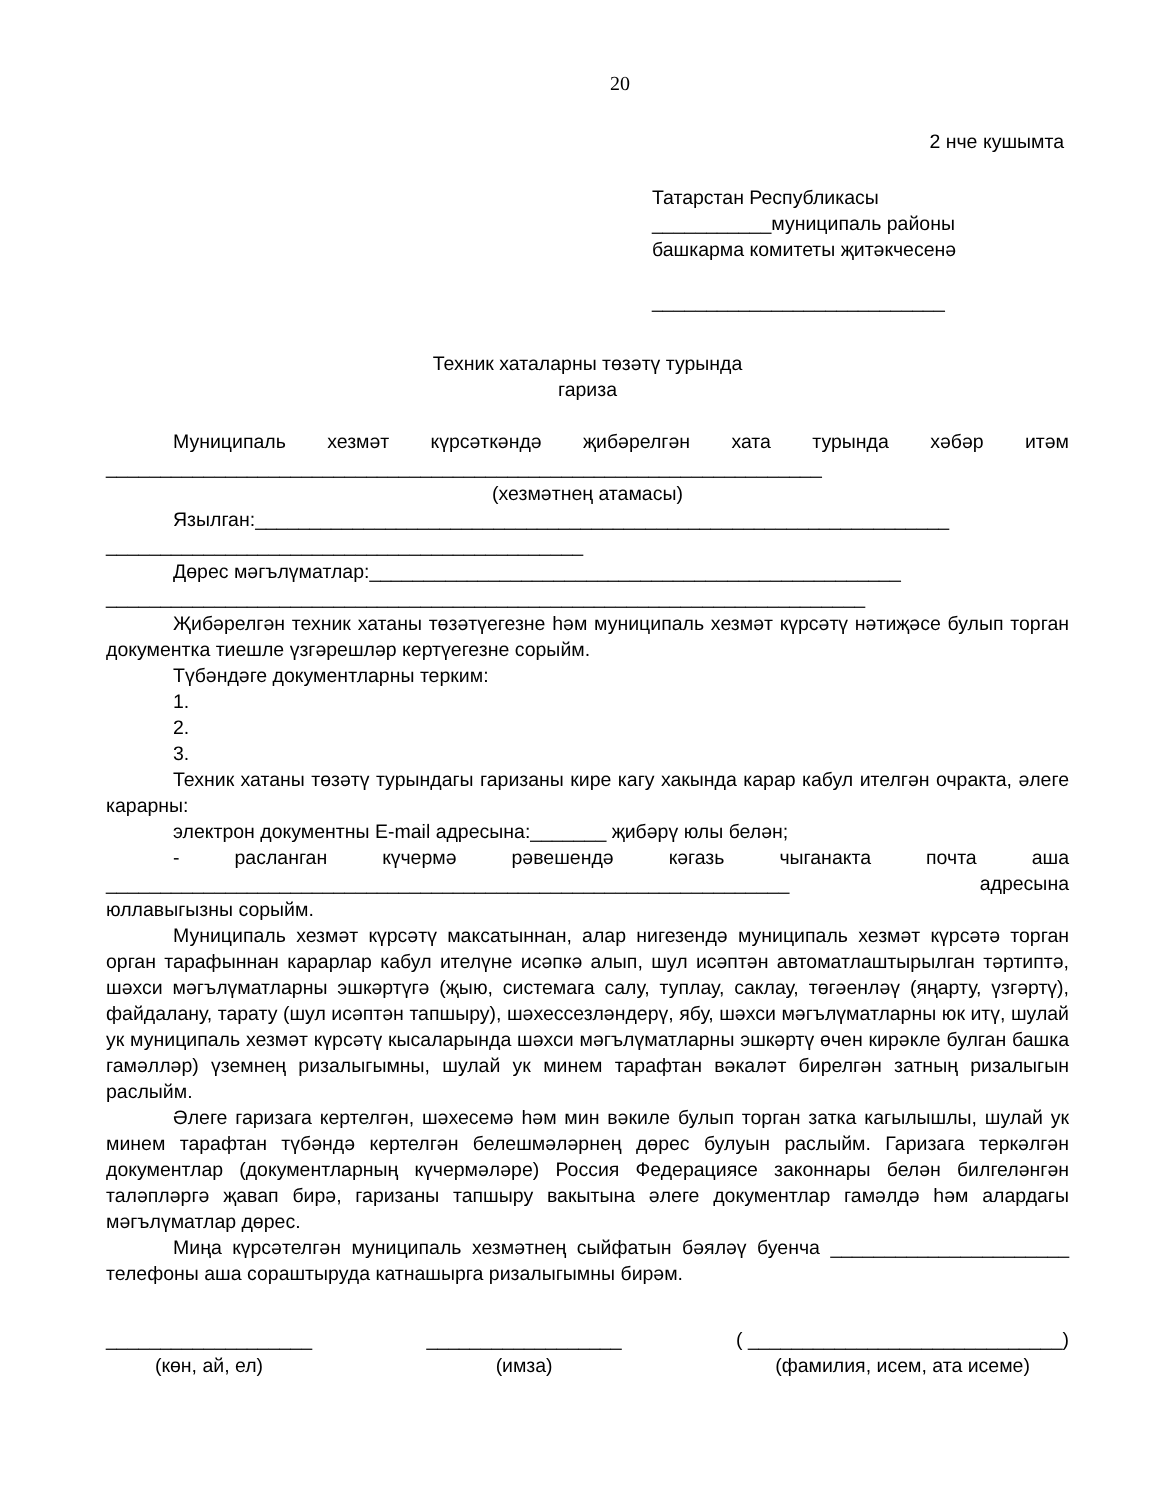20
2 нче кушымта
Татарстан Республикасы
___________муниципаль районы
башкарма комитеты җитәкчесенә
___________________________
Техник хаталарны төзәтү турында
гариза
Муниципаль хезмәт күрсәткәндә җибәрелгән хата турында хәбәр итәм
__________________________________________________________________
(хезмәтнең атамасы)
Язылган:________________________________________________________________
____________________________________________
Дөрес мәгълүматлар:_________________________________________________
______________________________________________________________________
Җибәрелгән техник хатаны төзәтүегезне һәм муниципаль хезмәт күрсәтү нәтиҗәсе булып торган документка тиешле үзгәрешләр кертүегезне сорыйм.
Түбәндәге документларны терким:
1.
2.
3.
Техник хатаны төзәтү турындагы гаризаны кире кагу хакында карар кабул ителгән очракта, әлеге карарны:
электрон документны E-mail адресына:_______ җибәрү юлы белән;
- расланган күчермә рәвешендә кәгазь чыганакта почта аша
_______________________________________________________________ адресына
юллавыгызны сорыйм.
Муниципаль хезмәт күрсәтү максатыннан, алар нигезендә муниципаль хезмәт күрсәтә торган орган тарафыннан карарлар кабул ителүне исәпкә алып, шул исәптән автоматлаштырылган тәртиптә, шәхси мәгълүматларны эшкәртүгә (җыю, системага салу, туплау, саклау, төгәенләү (яңарту, үзгәртү), файдалану, тарату (шул исәптән тапшыру), шәхессезләндерү, ябу, шәхси мәгълүматларны юк итү, шулай ук муниципаль хезмәт күрсәтү кысаларында шәхси мәгълүматларны эшкәртү өчен кирәкле булган башка гамәлләр) үземнең ризалыгымны, шулай ук минем тарафтан вәкаләт бирелгән затның ризалыгын раслыйм.
Әлеге гаризага кертелгән, шәхесемә һәм мин вәкиле булып торган затка кагылышлы, шулай ук минем тарафтан түбәндә кертелгән белешмәләрнең дөрес булуын раслыйм. Гаризага теркәлгән документлар (документларның күчермәләре) Россия Федерациясе законнары белән билгеләнгән таләпләргә җавап бирә, гаризаны тапшыру вакытына әлеге документлар гамәлдә һәм алардагы мәгълүматлар дөрес.
Миңа күрсәтелгән муниципаль хезмәтнең сыйфатын бәяләү буенча ______________________ телефоны аша сораштыруда катнашырга ризалыгымны бирәм.
___________________
(көн, ай, ел)
__________________
(имза)
( _____________________________)
(фамилия, исем, ата исеме)